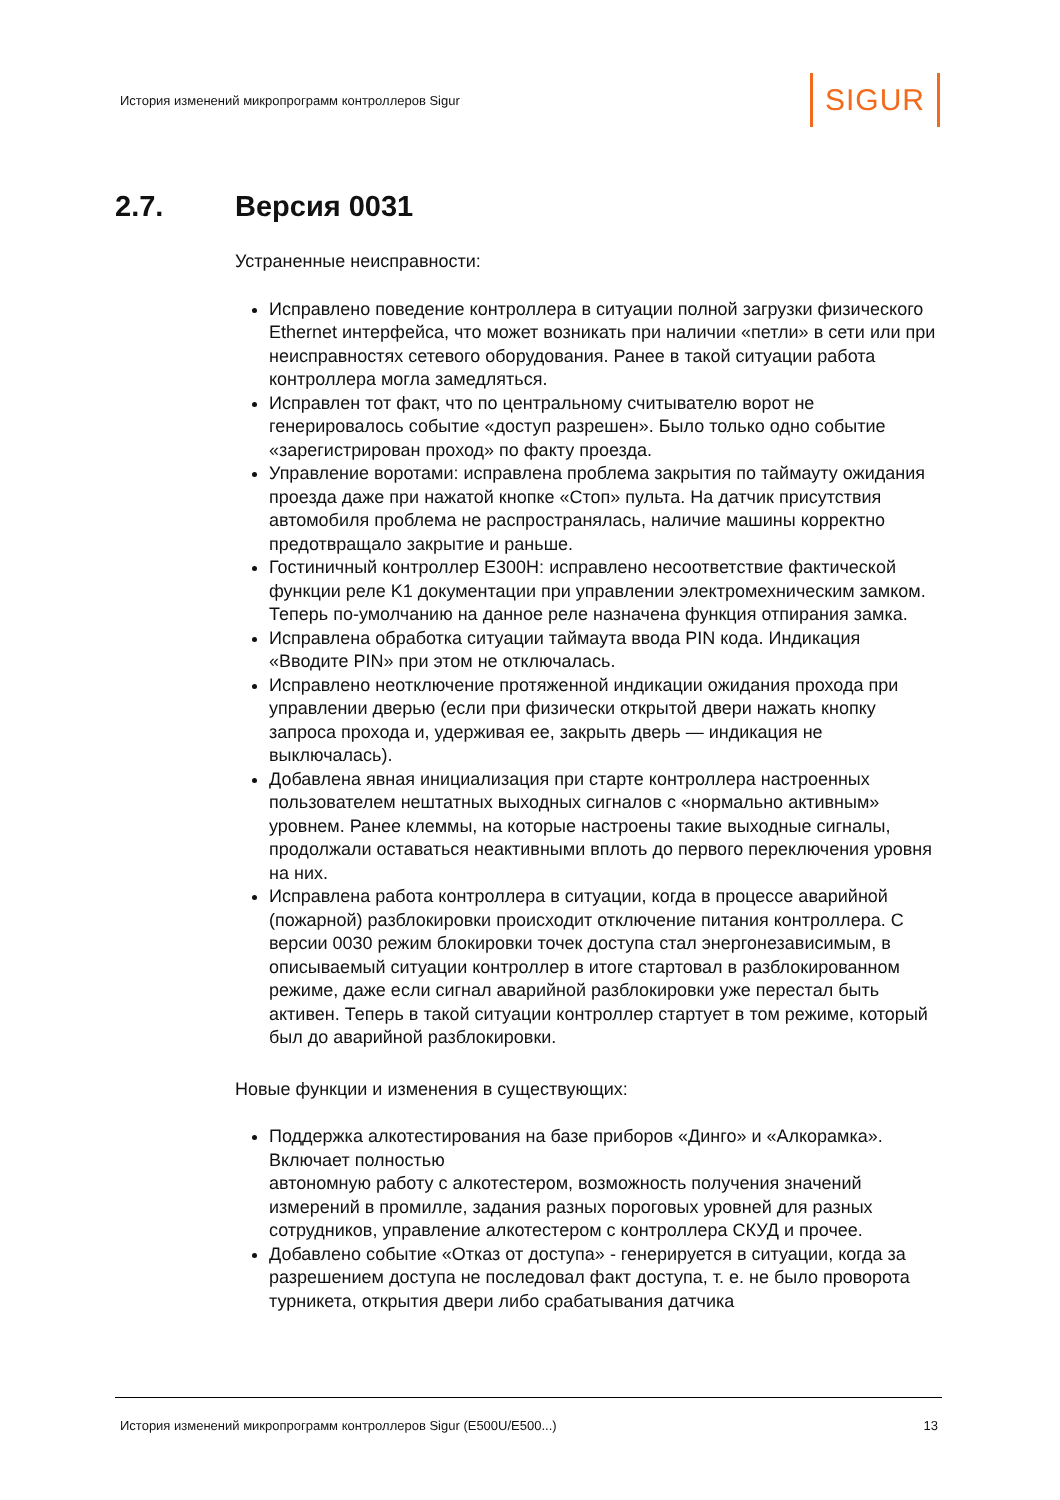История изменений микропрограмм контроллеров Sigur
SIGUR
2.7. Версия 0031
Устраненные неисправности:
Исправлено поведение контроллера в ситуации полной загрузки физического Ethernet интерфейса, что может возникать при наличии «петли» в сети или при неисправностях сетевого оборудования. Ранее в такой ситуации работа контроллера могла замедляться.
Исправлен тот факт, что по центральному считывателю ворот не генерировалось событие «доступ разрешен». Было только одно событие «зарегистрирован проход» по факту проезда.
Управление воротами: исправлена проблема закрытия по таймауту ожидания проезда даже при нажатой кнопке «Стоп» пульта. На датчик присутствия автомобиля проблема не распространялась, наличие машины корректно предотвращало закрытие и раньше.
Гостиничный контроллер E300H: исправлено несоответствие фактической функции реле K1 документации при управлении электромехническим замком. Теперь по-умолчанию на данное реле назначена функция отпирания замка.
Исправлена обработка ситуации таймаута ввода PIN кода. Индикация «Вводите PIN» при этом не отключалась.
Исправлено неотключение протяженной индикации ожидания прохода при управлении дверью (если при физически открытой двери нажать кнопку запроса прохода и, удерживая ее, закрыть дверь — индикация не выключалась).
Добавлена явная инициализация при старте контроллера настроенных пользователем нештатных выходных сигналов с «нормально активным» уровнем. Ранее клеммы, на которые настроены такие выходные сигналы, продолжали оставаться неактивными вплоть до первого переключения уровня на них.
Исправлена работа контроллера в ситуации, когда в процессе аварийной (пожарной) разблокировки происходит отключение питания контроллера. С версии 0030 режим блокировки точек доступа стал энергонезависимым, в описываемый ситуации контроллер в итоге стартовал в разблокированном режиме, даже если сигнал аварийной разблокировки уже перестал быть активен. Теперь в такой ситуации контроллер стартует в том режиме, который был до аварийной разблокировки.
Новые функции и изменения в существующих:
Поддержка алкотестирования на базе приборов «Динго» и «Алкорамка». Включает полностью
автономную работу с алкотестером, возможность получения значений измерений в промилле, задания разных пороговых уровней для разных сотрудников, управление алкотестером с контроллера СКУД и прочее.
Добавлено событие «Отказ от доступа» - генерируется в ситуации, когда за разрешением доступа не последовал факт доступа, т. е. не было проворота турникета, открытия двери либо срабатывания датчика
История изменений микропрограмм контроллеров Sigur (E500U/E500...) 13